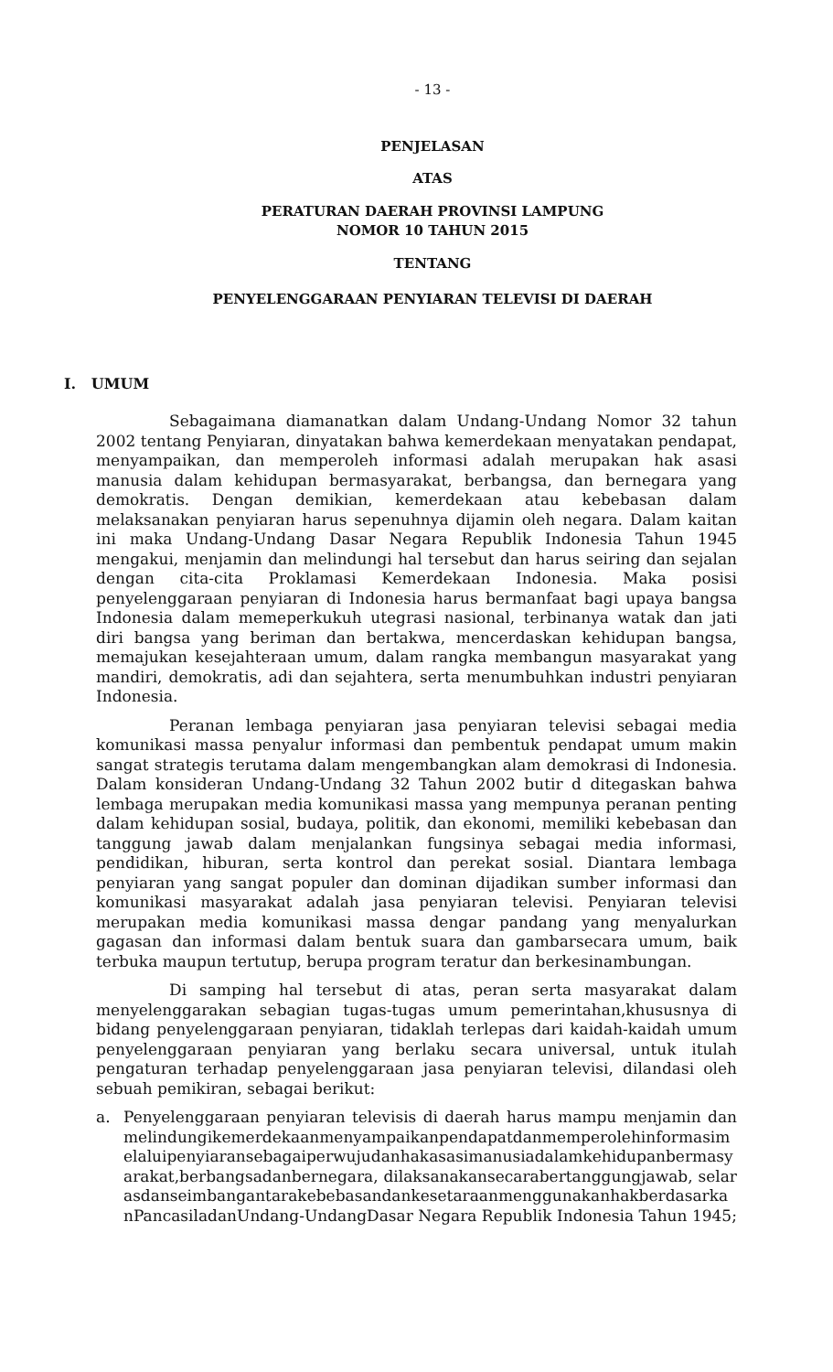- 13 -
PENJELASAN
ATAS
PERATURAN DAERAH PROVINSI LAMPUNG
NOMOR 10 TAHUN 2015
TENTANG
PENYELENGGARAAN PENYIARAN TELEVISI DI DAERAH
I. UMUM
Sebagaimana diamanatkan dalam Undang-Undang Nomor 32 tahun 2002 tentang Penyiaran, dinyatakan bahwa kemerdekaan menyatakan pendapat, menyampaikan, dan memperoleh informasi adalah merupakan hak asasi manusia dalam kehidupan bermasyarakat, berbangsa, dan bernegara yang demokratis. Dengan demikian, kemerdekaan atau kebebasan dalam melaksanakan penyiaran harus sepenuhnya dijamin oleh negara. Dalam kaitan ini maka Undang-Undang Dasar Negara Republik Indonesia Tahun 1945 mengakui, menjamin dan melindungi hal tersebut dan harus seiring dan sejalan dengan cita-cita Proklamasi Kemerdekaan Indonesia. Maka posisi penyelenggaraan penyiaran di Indonesia harus bermanfaat bagi upaya bangsa Indonesia dalam memeperkukuh utegrasi nasional, terbinanya watak dan jati diri bangsa yang beriman dan bertakwa, mencerdaskan kehidupan bangsa, memajukan kesejahteraan umum, dalam rangka membangun masyarakat yang mandiri, demokratis, adi dan sejahtera, serta menumbuhkan industri penyiaran Indonesia.
Peranan lembaga penyiaran jasa penyiaran televisi sebagai media komunikasi massa penyalur informasi dan pembentuk pendapat umum makin sangat strategis terutama dalam mengembangkan alam demokrasi di Indonesia. Dalam konsideran Undang-Undang 32 Tahun 2002 butir d ditegaskan bahwa lembaga merupakan media komunikasi massa yang mempunya peranan penting dalam kehidupan sosial, budaya, politik, dan ekonomi, memiliki kebebasan dan tanggung jawab dalam menjalankan fungsinya sebagai media informasi, pendidikan, hiburan, serta kontrol dan perekat sosial. Diantara lembaga penyiaran yang sangat populer dan dominan dijadikan sumber informasi dan komunikasi masyarakat adalah jasa penyiaran televisi. Penyiaran televisi merupakan media komunikasi massa dengar pandang yang menyalurkan gagasan dan informasi dalam bentuk suara dan gambarsecara umum, baik terbuka maupun tertutup, berupa program teratur dan berkesinambungan.
Di samping hal tersebut di atas, peran serta masyarakat dalam menyelenggarakan sebagian tugas-tugas umum pemerintahan,khususnya di bidang penyelenggaraan penyiaran, tidaklah terlepas dari kaidah-kaidah umum penyelenggaraan penyiaran yang berlaku secara universal, untuk itulah pengaturan terhadap penyelenggaraan jasa penyiaran televisi, dilandasi oleh sebuah pemikiran, sebagai berikut:
a. Penyelenggaraan penyiaran televisis di daerah harus mampu menjamin dan melindungikemerdekaanmenyampaikanpendapatdanmemperolehinformasimelaluipenyiaransebagaiperwujudanhakasasimanusiadalamkehidupanbermasyarakat,berbangsadanbernegara, dilaksanakansecarabertanggungjawab, selarasdanseimbangantarakebebasandankesetaraanmenggunakanhakberdasarkanPancasiladanUndang-UndangDasar Negara Republik Indonesia Tahun 1945;